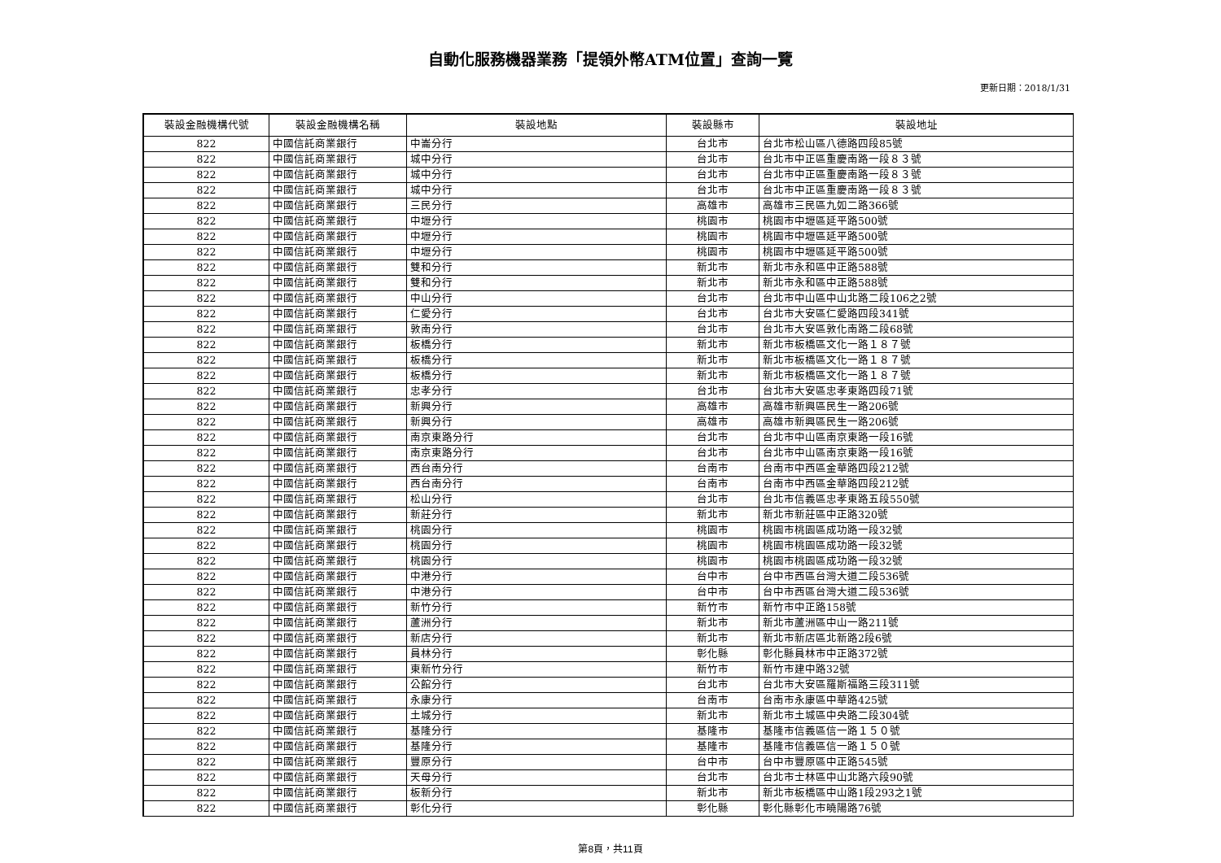自動化服務機器業務「提領外幣ATM位置」查詢一覽
更新日期：2018/1/31
| 裝設金融機構代號 | 裝設金融機構名稱 | 裝設地點 | 裝設縣市 | 裝設地址 |
| --- | --- | --- | --- | --- |
| 822 | 中國信託商業銀行 | 中崙分行 | 台北市 | 台北市松山區八德路四段85號 |
| 822 | 中國信託商業銀行 | 城中分行 | 台北市 | 台北市中正區重慶南路一段８３號 |
| 822 | 中國信託商業銀行 | 城中分行 | 台北市 | 台北市中正區重慶南路一段８３號 |
| 822 | 中國信託商業銀行 | 城中分行 | 台北市 | 台北市中正區重慶南路一段８３號 |
| 822 | 中國信託商業銀行 | 三民分行 | 高雄市 | 高雄市三民區九如二路366號 |
| 822 | 中國信託商業銀行 | 中壢分行 | 桃園市 | 桃園市中壢區延平路500號 |
| 822 | 中國信託商業銀行 | 中壢分行 | 桃園市 | 桃園市中壢區延平路500號 |
| 822 | 中國信託商業銀行 | 中壢分行 | 桃園市 | 桃園市中壢區延平路500號 |
| 822 | 中國信託商業銀行 | 雙和分行 | 新北市 | 新北市永和區中正路588號 |
| 822 | 中國信託商業銀行 | 雙和分行 | 新北市 | 新北市永和區中正路588號 |
| 822 | 中國信託商業銀行 | 中山分行 | 台北市 | 台北市中山區中山北路二段106之2號 |
| 822 | 中國信託商業銀行 | 仁愛分行 | 台北市 | 台北市大安區仁愛路四段341號 |
| 822 | 中國信託商業銀行 | 敦南分行 | 台北市 | 台北市大安區敦化南路二段68號 |
| 822 | 中國信託商業銀行 | 板橋分行 | 新北市 | 新北市板橋區文化一路１８７號 |
| 822 | 中國信託商業銀行 | 板橋分行 | 新北市 | 新北市板橋區文化一路１８７號 |
| 822 | 中國信託商業銀行 | 板橋分行 | 新北市 | 新北市板橋區文化一路１８７號 |
| 822 | 中國信託商業銀行 | 忠孝分行 | 台北市 | 台北市大安區忠孝東路四段71號 |
| 822 | 中國信託商業銀行 | 新興分行 | 高雄市 | 高雄市新興區民生一路206號 |
| 822 | 中國信託商業銀行 | 新興分行 | 高雄市 | 高雄市新興區民生一路206號 |
| 822 | 中國信託商業銀行 | 南京東路分行 | 台北市 | 台北市中山區南京東路一段16號 |
| 822 | 中國信託商業銀行 | 南京東路分行 | 台北市 | 台北市中山區南京東路一段16號 |
| 822 | 中國信託商業銀行 | 西台南分行 | 台南市 | 台南市中西區金華路四段212號 |
| 822 | 中國信託商業銀行 | 西台南分行 | 台南市 | 台南市中西區金華路四段212號 |
| 822 | 中國信託商業銀行 | 松山分行 | 台北市 | 台北市信義區忠孝東路五段550號 |
| 822 | 中國信託商業銀行 | 新莊分行 | 新北市 | 新北市新莊區中正路320號 |
| 822 | 中國信託商業銀行 | 桃園分行 | 桃園市 | 桃園市桃園區成功路一段32號 |
| 822 | 中國信託商業銀行 | 桃園分行 | 桃園市 | 桃園市桃園區成功路一段32號 |
| 822 | 中國信託商業銀行 | 桃園分行 | 桃園市 | 桃園市桃園區成功路一段32號 |
| 822 | 中國信託商業銀行 | 中港分行 | 台中市 | 台中市西區台灣大道二段536號 |
| 822 | 中國信託商業銀行 | 中港分行 | 台中市 | 台中市西區台灣大道二段536號 |
| 822 | 中國信託商業銀行 | 新竹分行 | 新竹市 | 新竹市中正路158號 |
| 822 | 中國信託商業銀行 | 蘆洲分行 | 新北市 | 新北市蘆洲區中山一路211號 |
| 822 | 中國信託商業銀行 | 新店分行 | 新北市 | 新北市新店區北新路2段6號 |
| 822 | 中國信託商業銀行 | 員林分行 | 彰化縣 | 彰化縣員林市中正路372號 |
| 822 | 中國信託商業銀行 | 東新竹分行 | 新竹市 | 新竹市建中路32號 |
| 822 | 中國信託商業銀行 | 公館分行 | 台北市 | 台北市大安區羅斯福路三段311號 |
| 822 | 中國信託商業銀行 | 永康分行 | 台南市 | 台南市永康區中華路425號 |
| 822 | 中國信託商業銀行 | 土城分行 | 新北市 | 新北市土城區中央路二段304號 |
| 822 | 中國信託商業銀行 | 基隆分行 | 基隆市 | 基隆市信義區信一路１５０號 |
| 822 | 中國信託商業銀行 | 基隆分行 | 基隆市 | 基隆市信義區信一路１５０號 |
| 822 | 中國信託商業銀行 | 豐原分行 | 台中市 | 台中市豐原區中正路545號 |
| 822 | 中國信託商業銀行 | 天母分行 | 台北市 | 台北市士林區中山北路六段90號 |
| 822 | 中國信託商業銀行 | 板新分行 | 新北市 | 新北市板橋區中山路1段293之1號 |
| 822 | 中國信託商業銀行 | 彰化分行 | 彰化縣 | 彰化縣彰化市曉陽路76號 |
第8頁，共11頁